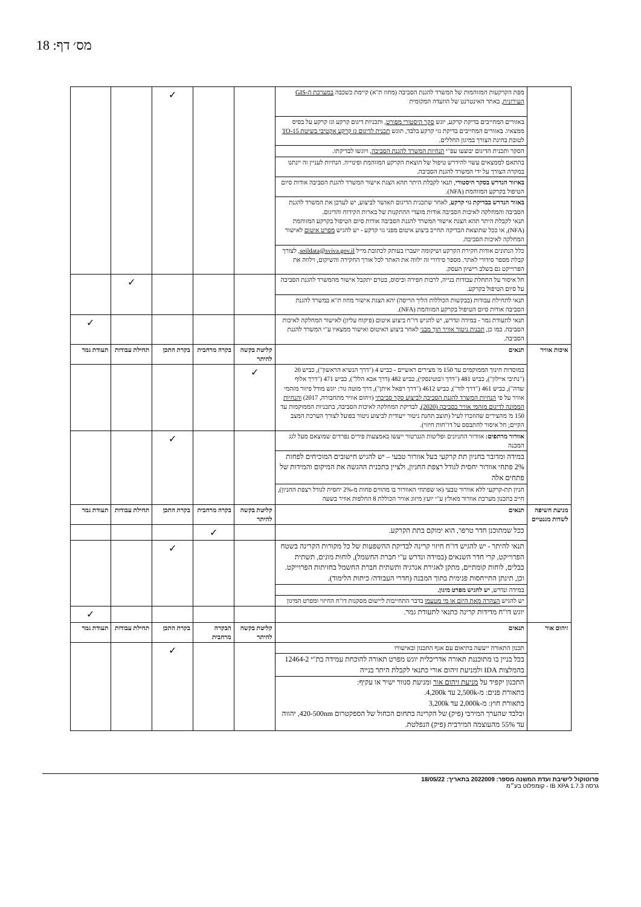מס׳ דף: 18
| | מפת הקרקעות המזוהמות של המשרד להגנת הסביבה (מחוז ת"א) קיימת כשכבה במערכת ה-GIS העירונית , באתר האינטרנט של הוועדה המקומית | | | ✓ | | |
| | באזורים המחייבים בדיקת קרקע, יוגש סקר היסטורי מפורט , ותכניות דיגום קרקע וגז קרקע על בסיס ממצאיו. באזורים המחייבים בדיקת גזי קרקע בלבד, תוגש תכנית לדיגום גז קרקע אקטיבי בשיטת TO-15 לטובת בחינת הצורך במיגון החללים. | | | | | |
| | הסקר ותכנית הדיגום יבוצעו עפ"י הנחיות המשרד להגנת הסביבה , ויוגשו לבדיקתו. | | | | | |
| | בהתאם לממצאים עשוי להידרש טיפול של הוצאת הקרקע המזוהמת ופינוייה. הנחיות לעניין זה יינתנו במקרה הצורך על ידי המשרד להגנת הסביבה. | | | | | |
| | באיזור הנדרש בסקר היסטורי , תנאי לקבלת היתר תהא הצגת אישור המשרד להגנת הסביבה אודות סיום הטיפול בקרקע המזוהמת (NFA). | | | | | |
| | באזור הנדרש בבדיקת גזי קרקע , לאחר שתכנית הדיגום תאושר לביצוע, יש לעדכן את המשרד להגנת הסביבה והמחלקה לאיכות הסביבה אודות מועדי ההתקנות של בארות הקידוח והדיגום. תנאי לקבלת היתר תהא הצגת אישור המשרד להגנת הסביבה אודות סיום הטיפול בקרקע המזוהמת (NFA), או ככל שתוצאת הבדיקה תחייב ביצוע איטום מפני גזי קרקע - יש להגיש מפרט איטום לאישור המחלקה לאיכות הסביבה. | | | | | |
| | כלל הנתונים אודות חקירת הקרקע ושיקומה יועברו בעותק לכתובת מייל soildata@sviva.gov.il , לצורך קבלת מספר סידורי לאתר. מספר סידורי זה ילווה את האתר לכל אורך החקירה והשיקום, וילווה את הפרוייקט גם בשלב רישיון העסק. | | | | | |
| | חל איסור על התחלת עבודות בנייה, לרבות חפירה וביסוס, בטרם יתקבל אישור מהמשרד להגנת הסביבה על סיום הטיפול בקרקע. | | | | ✓ | |
| | תנאי לתחילת עבודות (בבקשות הכוללות הליך הריסה) יהא הצגת אישור מחוז ת"א במשרד להגנת הסביבה אודות סיום הטיפול בקרקע המזוהמת (NFA). | | | | | |
| | תנאי לתעודת גמר - במידה ונדרש, יש להגיש דו"ח ביצוע איטום (פיקוח עליון) לאישור המחלקה לאיכות הסביבה. כמו כן, תכנית ניטור אוויר תוך מבני לאחר ביצוע האיטום ואישור ממצאיו ע"י המשרד להגנת הסביבה. | | | | | ✓ |
| איכות אוויר | תנאים | קליטת בקשה להיתר | בקרה מרחבית | בקרת התכן | תחילת עבודות | תעודת גמר |
| | במוסדות חינוך הממוקמים עד 150 מ' מצירים ראשיים - כביש 4 ("דרך הנשיא הראשון"), כביש 20 ("נתיבי איילון"), כביש 481 ("דרך ז'בוטינסקי), כביש 482 (דרך אבא הלל"), כביש 471 ("דרך אלוף שדה"), כביש 461 ("דרך לוד"), כביש 4612 ("דרך רפאל איתן"), דרך מוטה גור: יוגש מודל פיזור מזהמי אוויר על פי הנחיות המשרד להגנת הסביבה לביצוע סקר סביבתי (זיהום אוויר מתחבורה, 2017) והנחיות הממונה לדיגום מזהמי אוויר בסביבה (2020), לבדיקת המחלקה לאיכות הסביבה, בתכניות הממוקמות עד 150 מ' מהצירים שהוזכרו לעיל (תוצב תחנת ניטור ייעודית לביצוע ניטור בפועל לצורך הערכת המצב הקיים; חל איסור להתבסס על דו"חות חיזוי). | ✓ | | | | |
| | אוורור מרתפים: אוורור החניונים ופליטות הגנרטור ייעשו באמצעות פירים נפרדים שמוצאם מעל לגג המבנה | | | ✓ | | |
| | במידה ומדובר בחניון תת קרקעי בעל אוורור טבעי – יש להגיש חישובים המוכיחים לפחות 2% פתחי אוורור יחסית לגודל רצפת החניון, ולציין בתכנית ההגשה את המיקום והמידות של פתחים אלה | | | | | |
| | חניון תת-קרקעי ללא אוורור טבעי (או שפתחי האוורור בו מהווים פחות מ-2% יחסית לגודל רצפת החניון), חייב בתכנון מערכת אוורור מאולץ ע"י יועץ מיזוג אוויר הכוללת 8 החלפות אוויר בשעה | | | | | |
| מניעת חשיפה לשדות מגנטיים | תנאים | קליטת בקשה להיתר | בקרה מרחבית | בקרת התכן | תחילת עבודות | תעודת גמר |
| | ככל שמתוכנן חדר טרפו', הוא ימוקם בתת הקרקע. | | ✓ | | | |
| | תנאי להיתר - יש להגיש דו"ח חיזוי קרינה לבדיקת ההשפעות של כל מקורות הקרינה בשטח הפרוייקט, קרי חדר השנאים (במידה ונדרש ע"י חברת החשמל), לוחות מונים, תשתית כבלים, לוחות קומתיים, מתקן לאגירת אנרגיה ותשתית חברת החשמל בחזיתות הפרוייקט. וכן, תינתן התייחסות פנימית בתוך המבנה (חדרי העבודה/ כיתות הלימוד). | | | ✓ | | |
| | במידה ונדרש, יש להגיש מפרט מיגון. | | | | | |
| | יש להגיש הצהרה מאת היזם או מי מטעמו בדבר התחייבות ליישום מסקנות דו"ח החיזוי ומפרט המיגון | | | | | |
| | יוגש דו"ח מדידות קרינה כתנאי לתעודת גמר. | | | | | ✓ |
| זיהום אור | תנאים | קליטת בקשה להיתר | הבקרה מרחבית | בקרת התכן | תחילת עבודות | תעודת גמר |
| | תכנון התאורה ייעשה בתיאום עם אגף התכנון ובאישורו | | | ✓ | | |
| | בכל בניין בו מתוכננת תאורה אדריכלית יוגש מפרט תאורה להוכחת עמידה בת"י 12464-2 בהמלצות IDA ולמניעת זיהום אורי כתנאי לקבלת היתר בנייה | | | | | |
| | התכנון יקפיד על מניעת זיהום אור ומניעת סנוור ישיר או עקיף: בתאורת פנים: מ-2,500k עד 4,200k. בתאורת חוץ: מ-2,000k עד 3,200k ובלבד שהערך המירבי (פיק) של הקרינה בתחום הכחול של הספקטרום 420-500nm, יהווה עד 55% מהעוצמה המירבית (פיק) הנפלטת. | | | | | |
פרוטוקול לישיבת ועדת המשנה מספר: 2022009 בתאריך: 18/05/22
גרסה IB XPA 1.7.3 - קומפלוט בע״מ